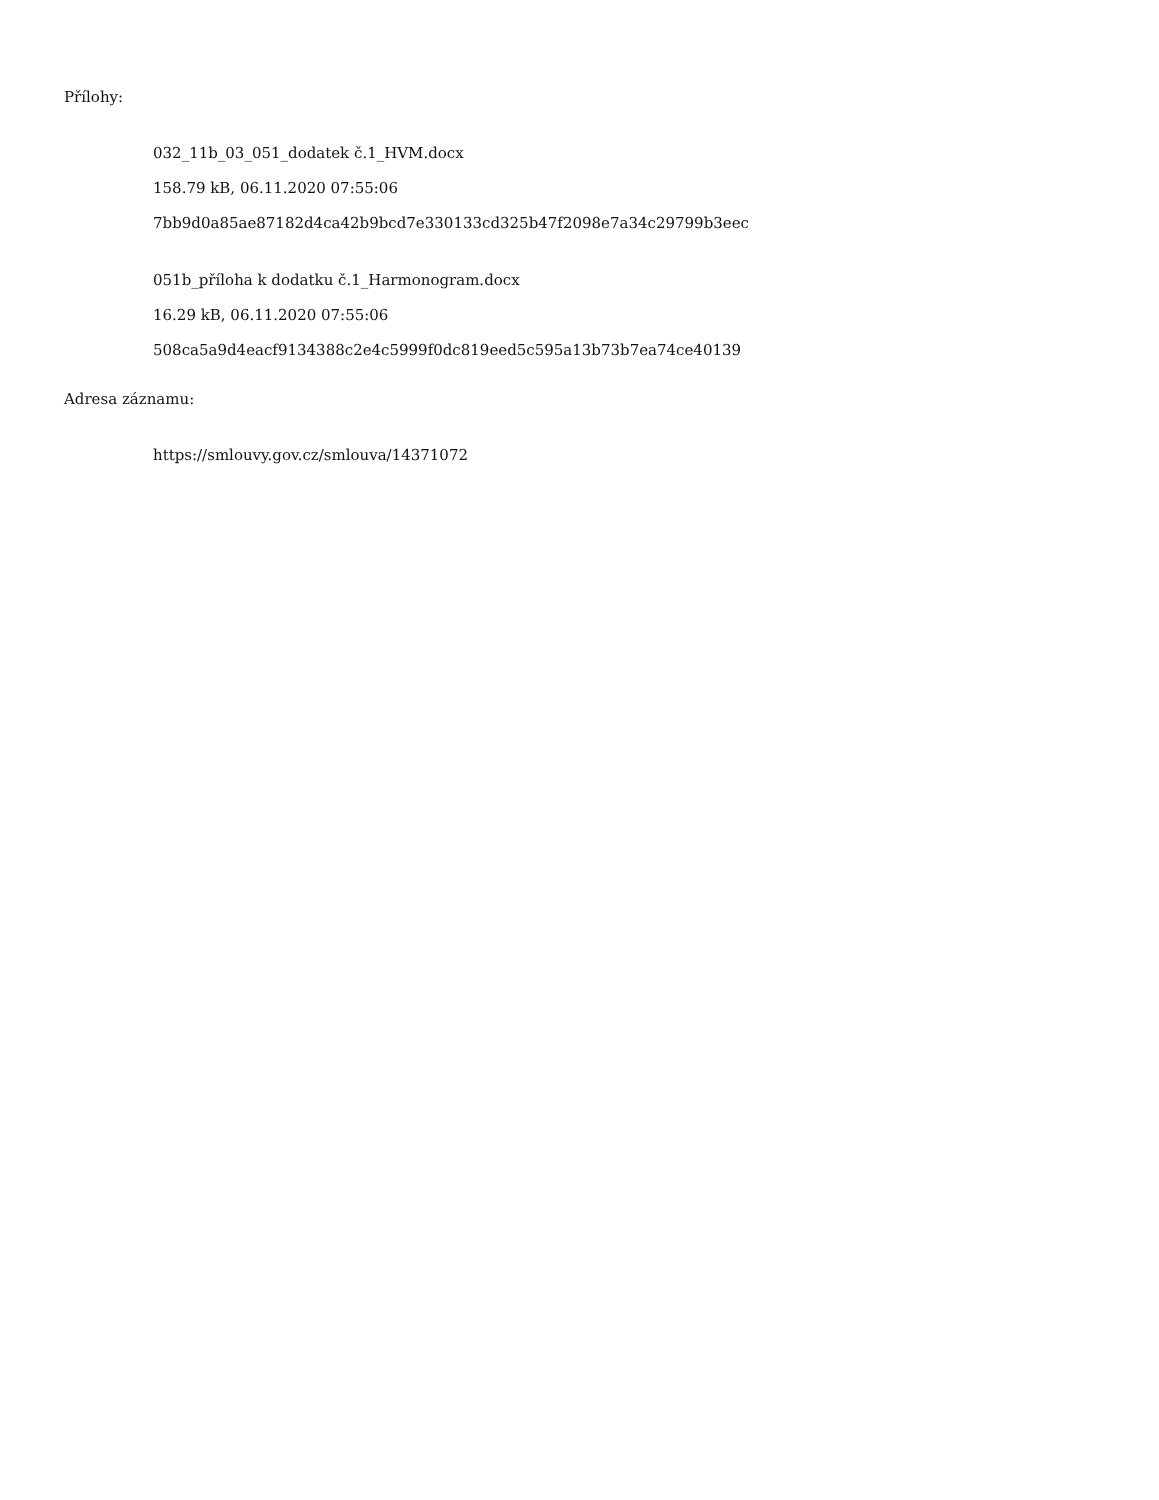Přílohy:
032_11b_03_051_dodatek č.1_HVM.docx
158.79 kB, 06.11.2020 07:55:06
7bb9d0a85ae87182d4ca42b9bcd7e330133cd325b47f2098e7a34c29799b3eec
051b_příloha k dodatku č.1_Harmonogram.docx
16.29 kB, 06.11.2020 07:55:06
508ca5a9d4eacf9134388c2e4c5999f0dc819eed5c595a13b73b7ea74ce40139
Adresa záznamu:
https://smlouvy.gov.cz/smlouva/14371072